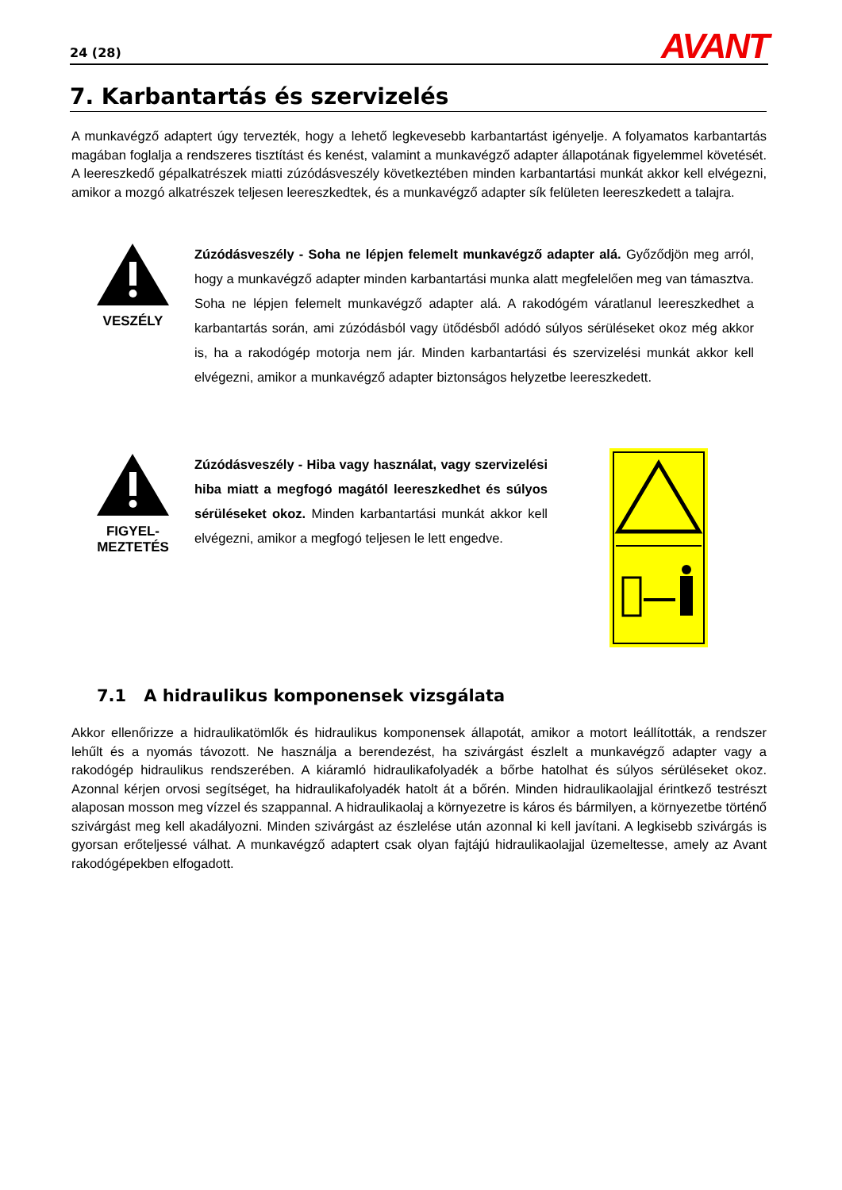24 (28) AVANT
7. Karbantartás és szervizelés
A munkavégző adaptert úgy tervezték, hogy a lehető legkevesebb karbantartást igényelje. A folyamatos karbantartás magában foglalja a rendszeres tisztítást és kenést, valamint a munkavégző adapter állapotának figyelemmel követését. A leereszkedő gépalkatrészek miatti zúzódásveszély következtében minden karbantartási munkát akkor kell elvégezni, amikor a mozgó alkatrészek teljesen leereszkedtek, és a munkavégző adapter sík felületen leereszkedett a talajra.
VESZÉLY
Zúzódásveszély - Soha ne lépjen felemelt munkavégző adapter alá. Győződjön meg arról, hogy a munkavégző adapter minden karbantartási munka alatt megfelelően meg van támasztva. Soha ne lépjen felemelt munkavégző adapter alá. A rakodógém váratlanul leereszkedhet a karbantartás során, ami zúzódásból vagy ütődésből adódó súlyos sérüléseket okoz még akkor is, ha a rakodógép motorja nem jár. Minden karbantartási és szervizelési munkát akkor kell elvégezni, amikor a munkavégző adapter biztonságos helyzetbe leereszkedett.
FIGYEL-
MEZTETÉS
Zúzódásveszély - Hiba vagy használat, vagy szervizelési hiba miatt a megfogó magától leereszkedhet és súlyos sérüléseket okoz. Minden karbantartási munkát akkor kell elvégezni, amikor a megfogó teljesen le lett engedve.
7.1 A hidraulikus komponensek vizsgálata
Akkor ellenőrizze a hidraulikatömlők és hidraulikus komponensek állapotát, amikor a motort leállították, a rendszer lehűlt és a nyomás távozott. Ne használja a berendezést, ha szivárgást észlelt a munkavégző adapter vagy a rakodógép hidraulikus rendszerében. A kiáramló hidraulikafolyadék a bőrbe hatolhat és súlyos sérüléseket okoz. Azonnal kérjen orvosi segítséget, ha hidraulikafolyadék hatolt át a bőrén. Minden hidraulikaolajjal érintkező testrészt alaposan mosson meg vízzel és szappannal. A hidraulikaolaj a környezetre is káros és bármilyen, a környezetbe történő szivárgást meg kell akadályozni. Minden szivárgást az észlelése után azonnal ki kell javítani. A legkisebb szivárgás is gyorsan erőteljessé válhat. A munkavégző adaptert csak olyan fajtájú hidraulikaolajjal üzemeltesse, amely az Avant rakodógépekben elfogadott.